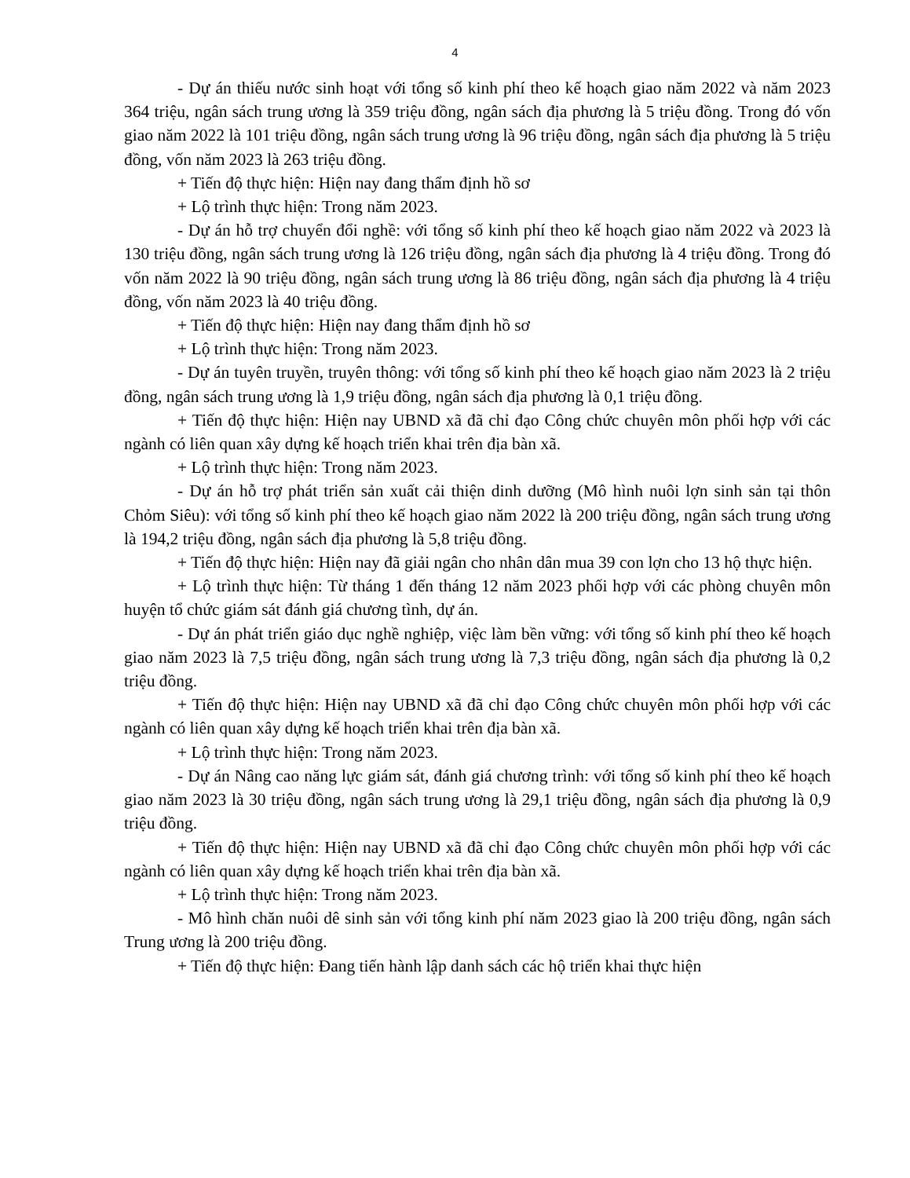4
- Dự án thiếu nước sinh hoạt với tổng số kinh phí theo kế hoạch giao năm 2022 và năm 2023 364 triệu, ngân sách trung ương là 359 triệu đồng, ngân sách địa phương là 5 triệu đồng. Trong đó vốn giao năm 2022 là 101 triệu đồng, ngân sách trung ương là 96 triệu đồng, ngân sách địa phương là 5 triệu đồng, vốn năm 2023 là 263 triệu đồng.
+ Tiến độ thực hiện: Hiện nay đang thẩm định hồ sơ
+ Lộ trình thực hiện: Trong năm 2023.
- Dự án hỗ trợ chuyển đổi nghề: với tổng số kinh phí theo kế hoạch giao năm 2022 và 2023 là 130 triệu đồng, ngân sách trung ương là 126 triệu đồng, ngân sách địa phương là 4 triệu đồng. Trong đó vốn năm 2022 là 90 triệu đồng, ngân sách trung ương là 86 triệu đồng, ngân sách địa phương là 4 triệu đồng, vốn năm 2023 là 40 triệu đồng.
+ Tiến độ thực hiện: Hiện nay đang thẩm định hồ sơ
+ Lộ trình thực hiện: Trong năm 2023.
- Dự án tuyên truyền, truyên thông: với tổng số kinh phí theo kế hoạch giao năm 2023 là 2 triệu đồng, ngân sách trung ương là 1,9 triệu đồng, ngân sách địa phương là 0,1 triệu đồng.
+ Tiến độ thực hiện: Hiện nay UBND xã đã chỉ đạo Công chức chuyên môn phối hợp với các ngành có liên quan xây dựng kế hoạch triển khai trên địa bàn xã.
+ Lộ trình thực hiện: Trong năm 2023.
- Dự án hỗ trợ phát triển sản xuất cải thiện dinh dưỡng (Mô hình nuôi lợn sinh sản tại thôn Chỏm Siêu): với tổng số kinh phí theo kế hoạch giao năm 2022 là 200 triệu đồng, ngân sách trung ương là 194,2 triệu đồng, ngân sách địa phương là 5,8 triệu đồng.
+ Tiến độ thực hiện: Hiện nay đã giải ngân cho nhân dân mua 39 con lợn cho 13 hộ thực hiện.
+ Lộ trình thực hiện: Từ tháng 1 đến tháng 12 năm 2023 phối hợp với các phòng chuyên môn huyện tổ chức giám sát đánh giá chương tình, dự án.
- Dự án phát triển giáo dục nghề nghiệp, việc làm bền vững: với tổng số kinh phí theo kế hoạch giao năm 2023 là 7,5 triệu đồng, ngân sách trung ương là 7,3 triệu đồng, ngân sách địa phương là 0,2 triệu đồng.
+ Tiến độ thực hiện: Hiện nay UBND xã đã chỉ đạo Công chức chuyên môn phối hợp với các ngành có liên quan xây dựng kế hoạch triển khai trên địa bàn xã.
+ Lộ trình thực hiện: Trong năm 2023.
- Dự án Nâng cao năng lực giám sát, đánh giá chương trình: với tổng số kinh phí theo kế hoạch giao năm 2023 là 30 triệu đồng, ngân sách trung ương là 29,1 triệu đồng, ngân sách địa phương là 0,9 triệu đồng.
+ Tiến độ thực hiện: Hiện nay UBND xã đã chỉ đạo Công chức chuyên môn phối hợp với các ngành có liên quan xây dựng kế hoạch triển khai trên địa bàn xã.
+ Lộ trình thực hiện: Trong năm 2023.
- Mô hình chăn nuôi dê sinh sản với tổng kinh phí năm 2023 giao là 200 triệu đồng, ngân sách Trung ương là 200 triệu đồng.
+ Tiến độ thực hiện: Đang tiến hành lập danh sách các hộ triển khai thực hiện